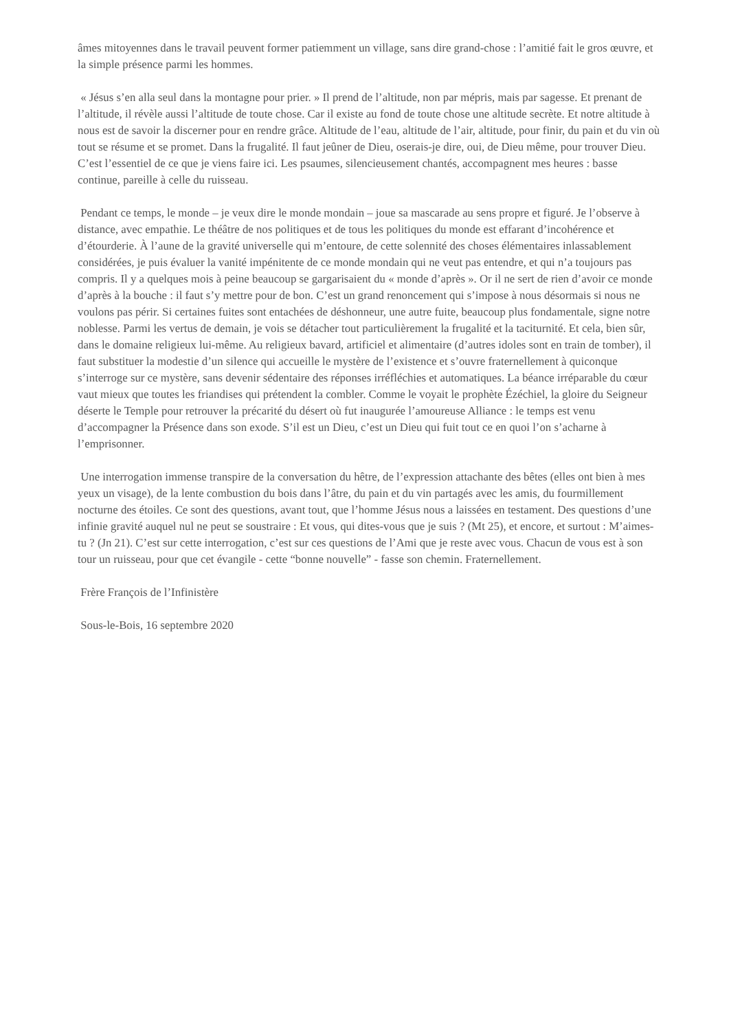âmes mitoyennes dans le travail peuvent former patiemment un village, sans dire grand-chose : l’amitié fait le gros œuvre, et la simple présence parmi les hommes.
« Jésus s’en alla seul dans la montagne pour prier. » Il prend de l’altitude, non par mépris, mais par sagesse. Et prenant de l’altitude, il révèle aussi l’altitude de toute chose. Car il existe au fond de toute chose une altitude secrète. Et notre altitude à nous est de savoir la discerner pour en rendre grâce. Altitude de l’eau, altitude de l’air, altitude, pour finir, du pain et du vin où tout se résume et se promet. Dans la frugalité. Il faut jeûner de Dieu, oserais-je dire, oui, de Dieu même, pour trouver Dieu. C’est l’essentiel de ce que je viens faire ici. Les psaumes, silencieusement chantés, accompagnent mes heures : basse continue, pareille à celle du ruisseau.
Pendant ce temps, le monde – je veux dire le monde mondain – joue sa mascarade au sens propre et figuré. Je l’observe à distance, avec empathie. Le théâtre de nos politiques et de tous les politiques du monde est effarant d’incohérence et d’étourderie. À l’aune de la gravité universelle qui m’entoure, de cette solennité des choses élémentaires inlassablement considérées, je puis évaluer la vanité impénitente de ce monde mondain qui ne veut pas entendre, et qui n’a toujours pas compris. Il y a quelques mois à peine beaucoup se gargarisaient du « monde d’après ». Or il ne sert de rien d’avoir ce monde d’après à la bouche : il faut s’y mettre pour de bon. C’est un grand renoncement qui s’impose à nous désormais si nous ne voulons pas périr. Si certaines fuites sont entachées de déshonneur, une autre fuite, beaucoup plus fondamentale, signe notre noblesse. Parmi les vertus de demain, je vois se détacher tout particulièrement la frugalité et la taciturnité. Et cela, bien sûr, dans le domaine religieux lui-même. Au religieux bavard, artificiel et alimentaire (d’autres idoles sont en train de tomber), il faut substituer la modestie d’un silence qui accueille le mystère de l’existence et s’ouvre fraternellement à quiconque s’interroge sur ce mystère, sans devenir sédentaire des réponses irréfléchies et automatiques. La béance irréparable du cœur vaut mieux que toutes les friandises qui prétendent la combler. Comme le voyait le prophète Ézéchiel, la gloire du Seigneur déserte le Temple pour retrouver la précarité du désert où fut inaugurée l’amoureuse Alliance : le temps est venu d’accompagner la Présence dans son exode. S’il est un Dieu, c’est un Dieu qui fuit tout ce en quoi l’on s’acharne à l’emprisonner.
Une interrogation immense transpire de la conversation du hêtre, de l’expression attachante des bêtes (elles ont bien à mes yeux un visage), de la lente combustion du bois dans l’âtre, du pain et du vin partagés avec les amis, du fourmillement nocturne des étoiles. Ce sont des questions, avant tout, que l’homme Jésus nous a laissées en testament. Des questions d’une infinie gravité auquel nul ne peut se soustraire : Et vous, qui dites-vous que je suis ? (Mt 25), et encore, et surtout : M’aimes-tu ? (Jn 21). C’est sur cette interrogation, c’est sur ces questions de l’Ami que je reste avec vous. Chacun de vous est à son tour un ruisseau, pour que cet évangile - cette “bonne nouvelle” - fasse son chemin. Fraternellement.
Frère François de l’Infinistère
Sous-le-Bois, 16 septembre 2020